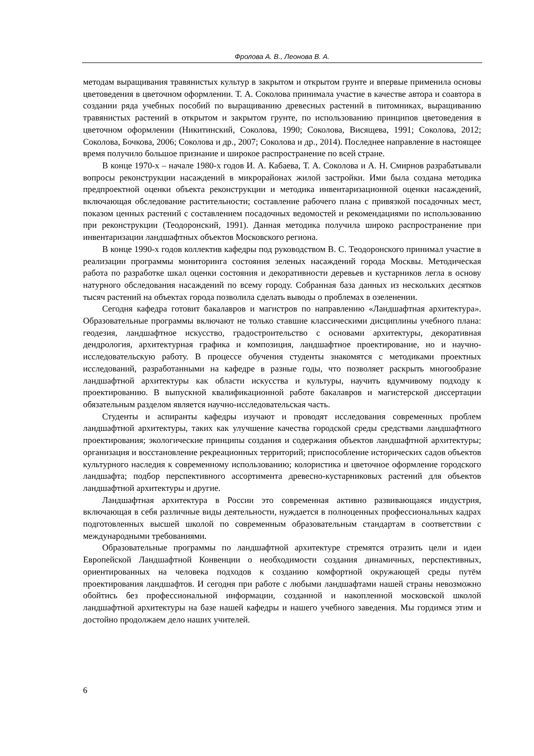Фролова А. В., Леонова В. А.
методам выращивания травянистых культур в закрытом и открытом грунте и впервые применила основы цветоведения в цветочном оформлении. Т. А. Соколова принимала участие в качестве автора и соавтора в создании ряда учебных пособий по выращиванию древесных растений в питомниках, выращиванию травянистых растений в открытом и закрытом грунте, по использованию принципов цветоведения в цветочном оформлении (Никитинский, Соколова, 1990; Соколова, Висящева, 1991; Соколова, 2012; Соколова, Бочкова, 2006; Соколова и др., 2007; Соколова и др., 2014). Последнее направление в настоящее время получило большое признание и широкое распространение по всей стране.
В конце 1970-х – начале 1980-х годов И. А. Кабаева, Т. А. Соколова и А. Н. Смирнов разрабатывали вопросы реконструкции насаждений в микрорайонах жилой застройки. Ими была создана методика предпроектной оценки объекта реконструкции и методика инвентаризационной оценки насаждений, включающая обследование растительности; составление рабочего плана с привязкой посадочных мест, показом ценных растений с составлением посадочных ведомостей и рекомендациями по использованию при реконструкции (Теодоронский, 1991). Данная методика получила широко распространение при инвентаризации ландшафтных объектов Московского региона.
В конце 1990-х годов коллектив кафедры под руководством В. С. Теодоронского принимал участие в реализации программы мониторинга состояния зеленых насаждений города Москвы. Методическая работа по разработке шкал оценки состояния и декоративности деревьев и кустарников легла в основу натурного обследования насаждений по всему городу. Собранная база данных из нескольких десятков тысяч растений на объектах города позволила сделать выводы о проблемах в озеленении.
Сегодня кафедра готовит бакалавров и магистров по направлению «Ландшафтная архитектура». Образовательные программы включают не только ставшие классическими дисциплины учебного плана: геодезия, ландшафтное искусство, градостроительство с основами архитектуры, декоративная дендрология, архитектурная графика и композиция, ландшафтное проектирование, но и научно-исследовательскую работу. В процессе обучения студенты знакомятся с методиками проектных исследований, разработанными на кафедре в разные годы, что позволяет раскрыть многообразие ландшафтной архитектуры как области искусства и культуры, научить вдумчивому подходу к проектированию. В выпускной квалификационной работе бакалавров и магистерской диссертации обязательным разделом является научно-исследовательская часть.
Студенты и аспиранты кафедры изучают и проводят исследования современных проблем ландшафтной архитектуры, таких как улучшение качества городской среды средствами ландшафтного проектирования; экологические принципы создания и содержания объектов ландшафтной архитектуры; организация и восстановление рекреационных территорий; приспособление исторических садов объектов культурного наследия к современному использованию; колористика и цветочное оформление городского ландшафта; подбор перспективного ассортимента древесно-кустарниковых растений для объектов ландшафтной архитектуры и другие.
Ландшафтная архитектура в России это современная активно развивающаяся индустрия, включающая в себя различные виды деятельности, нуждается в полноценных профессиональных кадрах подготовленных высшей школой по современным образовательным стандартам в соответствии с международными требованиями.
Образовательные программы по ландшафтной архитектуре стремятся отразить цели и идеи Европейской Ландшафтной Конвенции о необходимости создания динамичных, перспективных, ориентированных на человека подходов к созданию комфортной окружающей среды путём проектирования ландшафтов. И сегодня при работе с любыми ландшафтами нашей страны невозможно обойтись без профессиональной информации, созданной и накопленной московской школой ландшафтной архитектуры на базе нашей кафедры и нашего учебного заведения. Мы гордимся этим и достойно продолжаем дело наших учителей.
6